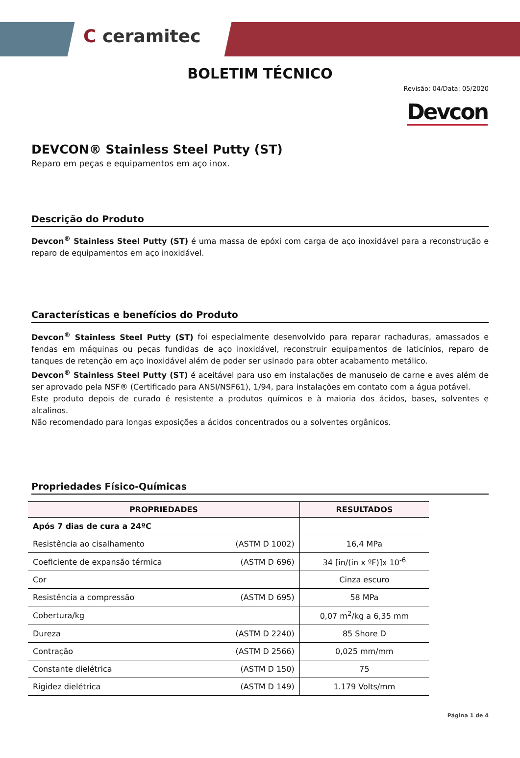C ceramitec
BOLETIM TÉCNICO
Revisão: 04/Data: 05/2020
Devcon
DEVCON® Stainless Steel Putty (ST)
Reparo em peças e equipamentos em aço inox.
Descrição do Produto
Devcon<sup>®</sup> Stainless Steel Putty (ST) é uma massa de epóxi com carga de aço inoxidável para a reconstrução e reparo de equipamentos em aço inoxidável.
Características e benefícios do Produto
Devcon<sup>®</sup> Stainless Steel Putty (ST) foi especialmente desenvolvido para reparar rachaduras, amassados e fendas em máquinas ou peças fundidas de aço inoxidável, reconstruir equipamentos de laticínios, reparo de tanques de retenção em aço inoxidável além de poder ser usinado para obter acabamento metálico.
Devcon<sup>®</sup> Stainless Steel Putty (ST) é aceitável para uso em instalações de manuseio de carne e aves além de ser aprovado pela NSF® (Certificado para ANSI/NSF61), 1/94, para instalações em contato com a água potável.
Este produto depois de curado é resistente a produtos químicos e à maioria dos ácidos, bases, solventes e alcalinos.
Não recomendado para longas exposições a ácidos concentrados ou a solventes orgânicos.
Propriedades Físico-Químicas
| PROPRIEDADES | | RESULTADOS |
| --- | --- | --- |
| Após 7 dias de cura a 24ºC | | |
| Resistência ao cisalhamento | (ASTM D 1002) | 16,4 MPa |
| Coeficiente de expansão térmica | (ASTM D 696) | 34 [in/(in x ºF)]x 10<sup>-6</sup> |
| Cor | | Cinza escuro |
| Resistência a compressão | (ASTM D 695) | 58 MPa |
| Cobertura/kg | | 0,07 m<sup>2</sup>/kg a 6,35 mm |
| Dureza | (ASTM D 2240) | 85 Shore D |
| Contração | (ASTM D 2566) | 0,025 mm/mm |
| Constante dielétrica | (ASTM D 150) | 75 |
| Rigidez dielétrica | (ASTM D 149) | 1.179 Volts/mm |
Página 1 de 4